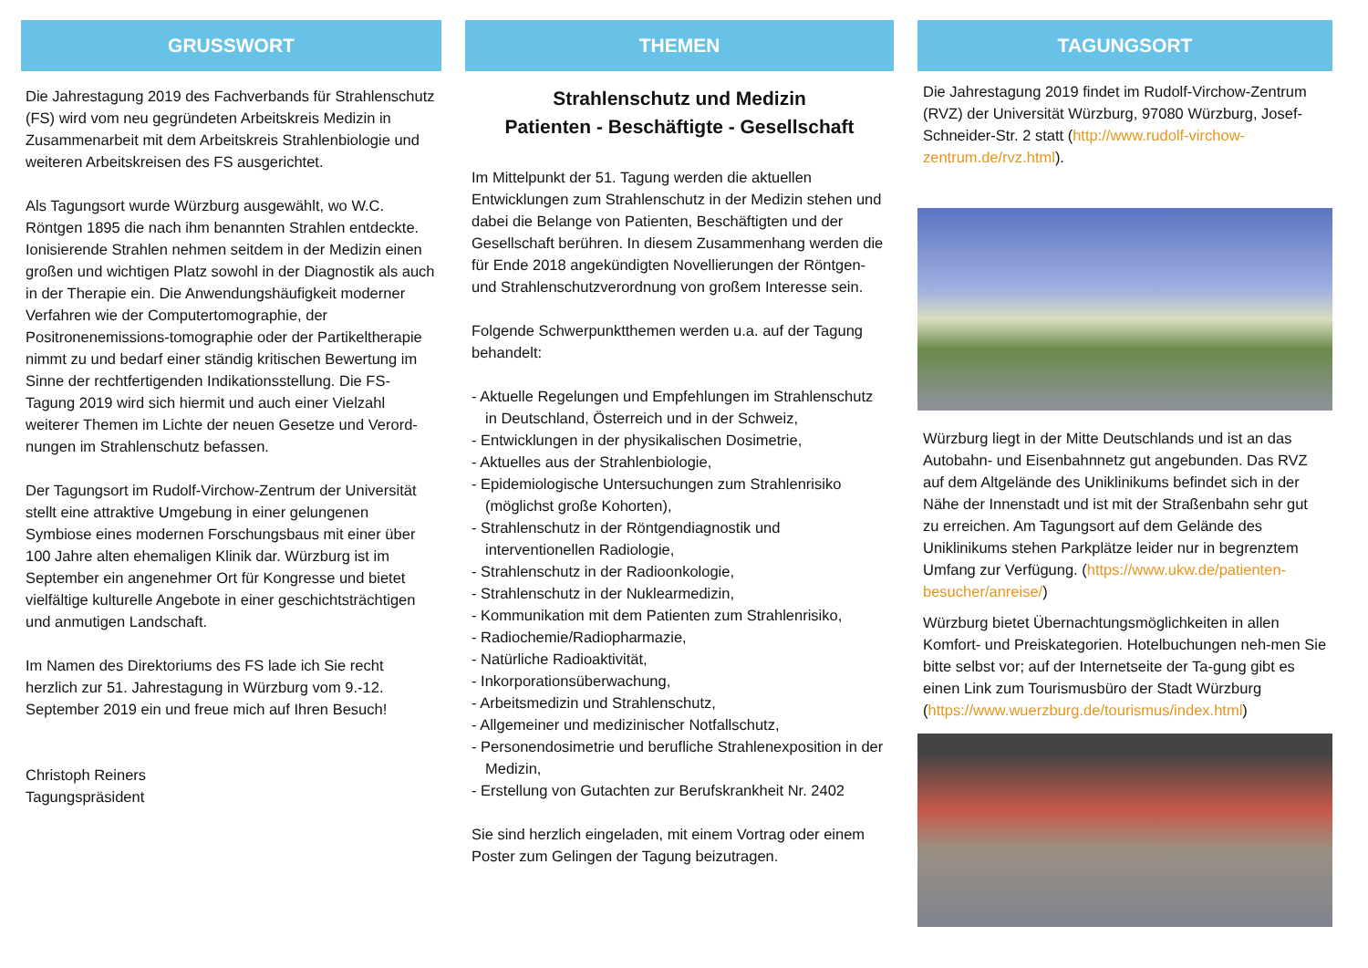GRUSSWORT
Die Jahrestagung 2019 des Fachverbands für Strahlenschutz (FS) wird vom neu gegründeten Arbeitskreis Medizin in Zusammenarbeit mit dem Arbeitskreis Strahlenbiologie und weiteren Arbeitskreisen des FS ausgerichtet.
Als Tagungsort wurde Würzburg ausgewählt, wo W.C. Röntgen 1895 die nach ihm benannten Strahlen entdeckte. Ionisierende Strahlen nehmen seitdem in der Medizin einen großen und wichtigen Platz sowohl in der Diagnostik als auch in der Therapie ein. Die Anwendungshäufigkeit moderner Verfahren wie der Computertomographie, der Positronenemissions-tomographie oder der Partikeltherapie nimmt zu und bedarf einer ständig kritischen Bewertung im Sinne der rechtfertigenden Indikationsstellung. Die FS-Tagung 2019 wird sich hiermit und auch einer Vielzahl weiterer Themen im Lichte der neuen Gesetze und Verord-nungen im Strahlenschutz befassen.
Der Tagungsort im Rudolf-Virchow-Zentrum der Universität stellt eine attraktive Umgebung in einer gelungenen Symbiose eines modernen Forschungsbaus mit einer über 100 Jahre alten ehemaligen Klinik dar. Würzburg ist im September ein angenehmer Ort für Kongresse und bietet vielfältige kulturelle Angebote in einer geschichtsträchtigen und anmutigen Landschaft.
Im Namen des Direktoriums des FS lade ich Sie recht herzlich zur 51. Jahrestagung in Würzburg vom 9.-12. September 2019 ein und freue mich auf Ihren Besuch!
Christoph Reiners
Tagungspräsident
THEMEN
Strahlenschutz und Medizin
Patienten - Beschäftigte - Gesellschaft
Im Mittelpunkt der 51. Tagung werden die aktuellen Entwicklungen zum Strahlenschutz in der Medizin stehen und dabei die Belange von Patienten, Beschäftigten und der Gesellschaft berühren. In diesem Zusammenhang werden die für Ende 2018 angekündigten Novellierungen der Röntgen- und Strahlenschutzverordnung von großem Interesse sein.
Folgende Schwerpunktthemen werden u.a. auf der Tagung behandelt:
- Aktuelle Regelungen und Empfehlungen im Strahlenschutz in Deutschland, Österreich und in der Schweiz,
- Entwicklungen in der physikalischen Dosimetrie,
- Aktuelles aus der Strahlenbiologie,
- Epidemiologische Untersuchungen zum Strahlenrisiko (möglichst große Kohorten),
- Strahlenschutz in der Röntgendiagnostik und interventionellen Radiologie,
- Strahlenschutz in der Radioonkologie,
- Strahlenschutz in der Nuklearmedizin,
- Kommunikation mit dem Patienten zum Strahlenrisiko,
- Radiochemie/Radiopharmazie,
- Natürliche Radioaktivität,
- Inkorporationsüberwachung,
- Arbeitsmedizin und Strahlenschutz,
- Allgemeiner und medizinischer Notfallschutz,
- Personendosimetrie und berufliche Strahlenexposition in der Medizin,
- Erstellung von Gutachten zur Berufskrankheit Nr. 2402
Sie sind herzlich eingeladen, mit einem Vortrag oder einem Poster zum Gelingen der Tagung beizutragen.
TAGUNGSORT
Die Jahrestagung 2019 findet im Rudolf-Virchow-Zentrum (RVZ) der Universität Würzburg, 97080 Würzburg, Josef-Schneider-Str. 2 statt (http://www.rudolf-virchow-zentrum.de/rvz.html).
Würzburg liegt in der Mitte Deutschlands und ist an das Autobahn- und Eisenbahnnetz gut angebunden. Das RVZ auf dem Altgelände des Uniklinikums befindet sich in der Nähe der Innenstadt und ist mit der Straßenbahn sehr gut zu erreichen. Am Tagungsort auf dem Gelände des Uniklinikums stehen Parkplätze leider nur in begrenztem Umfang zur Verfügung. (https://www.ukw.de/patienten-besucher/anreise/)
Würzburg bietet Übernachtungsmöglichkeiten in allen Komfort- und Preiskategorien. Hotelbuchungen neh-men Sie bitte selbst vor; auf der Internetseite der Ta-gung gibt es einen Link zum Tourismusbüro der Stadt Würzburg (https://www.wuerzburg.de/tourismus/index.html)